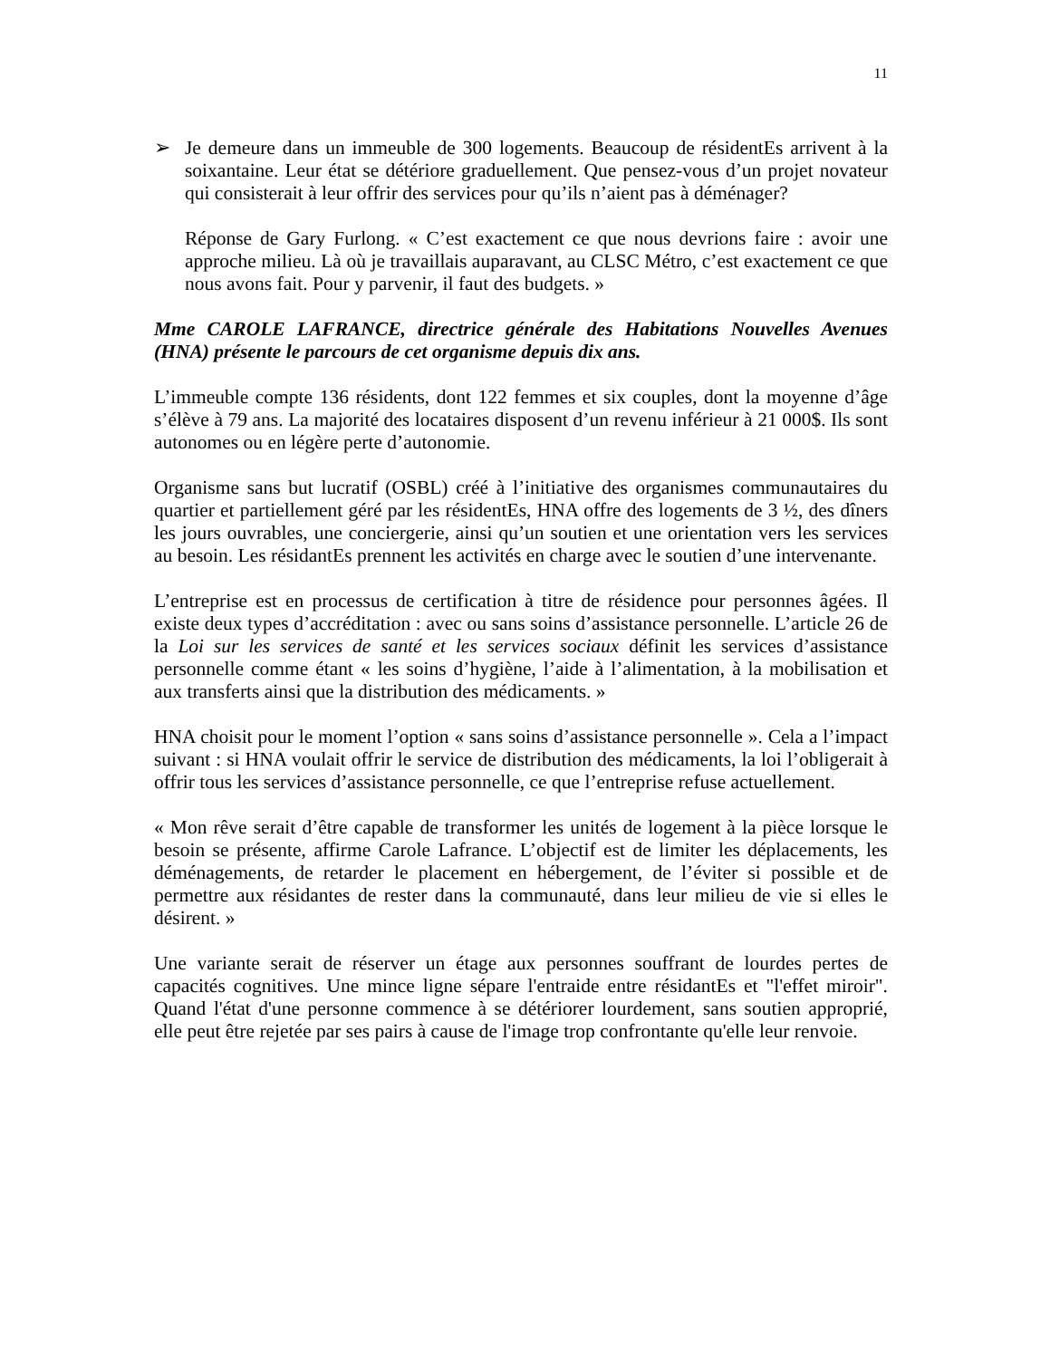11
➢ Je demeure dans un immeuble de 300 logements. Beaucoup de résidentEs arrivent à la soixantaine. Leur état se détériore graduellement. Que pensez-vous d’un projet novateur qui consisterait à leur offrir des services pour qu’ils n’aient pas à déménager?
Réponse de Gary Furlong. « C’est exactement ce que nous devrions faire : avoir une approche milieu. Là où je travaillais auparavant, au CLSC Métro, c’est exactement ce que nous avons fait. Pour y parvenir, il faut des budgets. »
Mme CAROLE LAFRANCE, directrice générale des Habitations Nouvelles Avenues (HNA) présente le parcours de cet organisme depuis dix ans.
L’immeuble compte 136 résidents, dont 122 femmes et six couples, dont la moyenne d’âge s’élève à 79 ans. La majorité des locataires disposent d’un revenu inférieur à 21 000$. Ils sont autonomes ou en légère perte d’autonomie.
Organisme sans but lucratif (OSBL) créé à l’initiative des organismes communautaires du quartier et partiellement géré par les résidentEs, HNA offre des logements de 3 ½, des dîners les jours ouvrables, une conciergerie, ainsi qu’un soutien et une orientation vers les services au besoin. Les résidantEs prennent les activités en charge avec le soutien d’une intervenante.
L’entreprise est en processus de certification à titre de résidence pour personnes âgées. Il existe deux types d’accréditation : avec ou sans soins d’assistance personnelle. L’article 26 de la Loi sur les services de santé et les services sociaux définit les services d’assistance personnelle comme étant « les soins d’hygiène, l’aide à l’alimentation, à la mobilisation et aux transferts ainsi que la distribution des médicaments. »
HNA choisit pour le moment l’option « sans soins d’assistance personnelle ». Cela a l’impact suivant : si HNA voulait offrir le service de distribution des médicaments, la loi l’obligerait à offrir tous les services d’assistance personnelle, ce que l’entreprise refuse actuellement.
« Mon rêve serait d’être capable de transformer les unités de logement à la pièce lorsque le besoin se présente, affirme Carole Lafrance. L’objectif est de limiter les déplacements, les déménagements, de retarder le placement en hébergement, de l’éviter si possible et de permettre aux résidantes de rester dans la communauté, dans leur milieu de vie si elles le désirent. »
Une variante serait de réserver un étage aux personnes souffrant de lourdes pertes de capacités cognitives. Une mince ligne sépare l'entraide entre résidantEs et "l'effet miroir". Quand l'état d'une personne commence à se détériorer lourdement, sans soutien approprié, elle peut être rejetée par ses pairs à cause de l'image trop confrontante qu'elle leur renvoie.